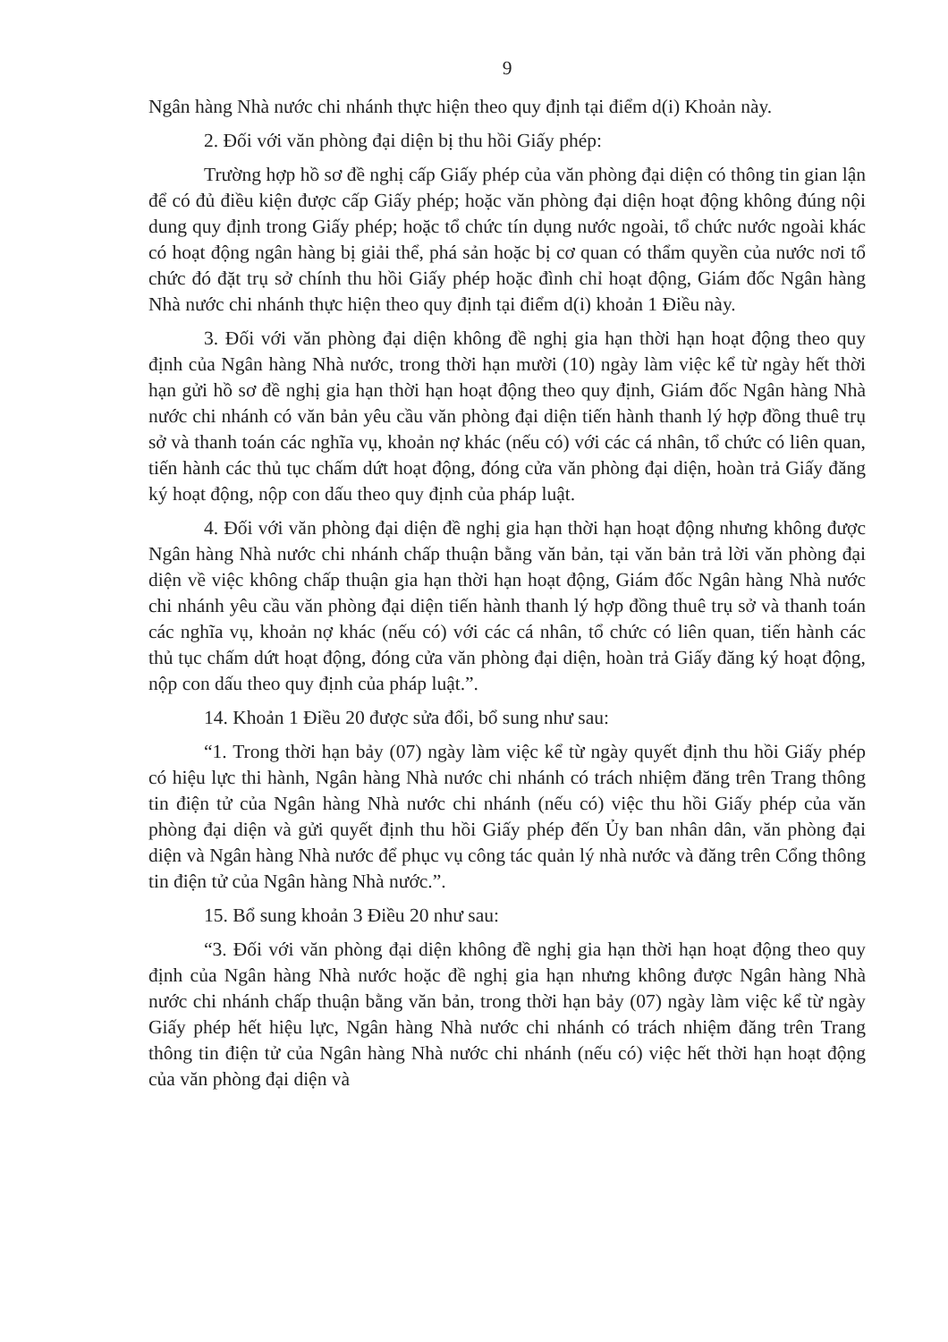9
Ngân hàng Nhà nước chi nhánh thực hiện theo quy định tại điểm d(i) Khoản này.
2. Đối với văn phòng đại diện bị thu hồi Giấy phép:
Trường hợp hồ sơ đề nghị cấp Giấy phép của văn phòng đại diện có thông tin gian lận để có đủ điều kiện được cấp Giấy phép; hoặc văn phòng đại diện hoạt động không đúng nội dung quy định trong Giấy phép; hoặc tổ chức tín dụng nước ngoài, tổ chức nước ngoài khác có hoạt động ngân hàng bị giải thể, phá sản hoặc bị cơ quan có thẩm quyền của nước nơi tổ chức đó đặt trụ sở chính thu hồi Giấy phép hoặc đình chỉ hoạt động, Giám đốc Ngân hàng Nhà nước chi nhánh thực hiện theo quy định tại điểm d(i) khoản 1 Điều này.
3. Đối với văn phòng đại diện không đề nghị gia hạn thời hạn hoạt động theo quy định của Ngân hàng Nhà nước, trong thời hạn mười (10) ngày làm việc kể từ ngày hết thời hạn gửi hồ sơ đề nghị gia hạn thời hạn hoạt động theo quy định, Giám đốc Ngân hàng Nhà nước chi nhánh có văn bản yêu cầu văn phòng đại diện tiến hành thanh lý hợp đồng thuê trụ sở và thanh toán các nghĩa vụ, khoản nợ khác (nếu có) với các cá nhân, tổ chức có liên quan, tiến hành các thủ tục chấm dứt hoạt động, đóng cửa văn phòng đại diện, hoàn trả Giấy đăng ký hoạt động, nộp con dấu theo quy định của pháp luật.
4. Đối với văn phòng đại diện đề nghị gia hạn thời hạn hoạt động nhưng không được Ngân hàng Nhà nước chi nhánh chấp thuận bằng văn bản, tại văn bản trả lời văn phòng đại diện về việc không chấp thuận gia hạn thời hạn hoạt động, Giám đốc Ngân hàng Nhà nước chi nhánh yêu cầu văn phòng đại diện tiến hành thanh lý hợp đồng thuê trụ sở và thanh toán các nghĩa vụ, khoản nợ khác (nếu có) với các cá nhân, tổ chức có liên quan, tiến hành các thủ tục chấm dứt hoạt động, đóng cửa văn phòng đại diện, hoàn trả Giấy đăng ký hoạt động, nộp con dấu theo quy định của pháp luật.”.
14. Khoản 1 Điều 20 được sửa đổi, bổ sung như sau:
“1. Trong thời hạn bảy (07) ngày làm việc kể từ ngày quyết định thu hồi Giấy phép có hiệu lực thi hành, Ngân hàng Nhà nước chi nhánh có trách nhiệm đăng trên Trang thông tin điện tử của Ngân hàng Nhà nước chi nhánh (nếu có) việc thu hồi Giấy phép của văn phòng đại diện và gửi quyết định thu hồi Giấy phép đến Ủy ban nhân dân, văn phòng đại diện và Ngân hàng Nhà nước để phục vụ công tác quản lý nhà nước và đăng trên Cổng thông tin điện tử của Ngân hàng Nhà nước.”.
15. Bổ sung khoản 3 Điều 20 như sau:
“3. Đối với văn phòng đại diện không đề nghị gia hạn thời hạn hoạt động theo quy định của Ngân hàng Nhà nước hoặc đề nghị gia hạn nhưng không được Ngân hàng Nhà nước chi nhánh chấp thuận bằng văn bản, trong thời hạn bảy (07) ngày làm việc kể từ ngày Giấy phép hết hiệu lực, Ngân hàng Nhà nước chi nhánh có trách nhiệm đăng trên Trang thông tin điện tử của Ngân hàng Nhà nước chi nhánh (nếu có) việc hết thời hạn hoạt động của văn phòng đại diện và